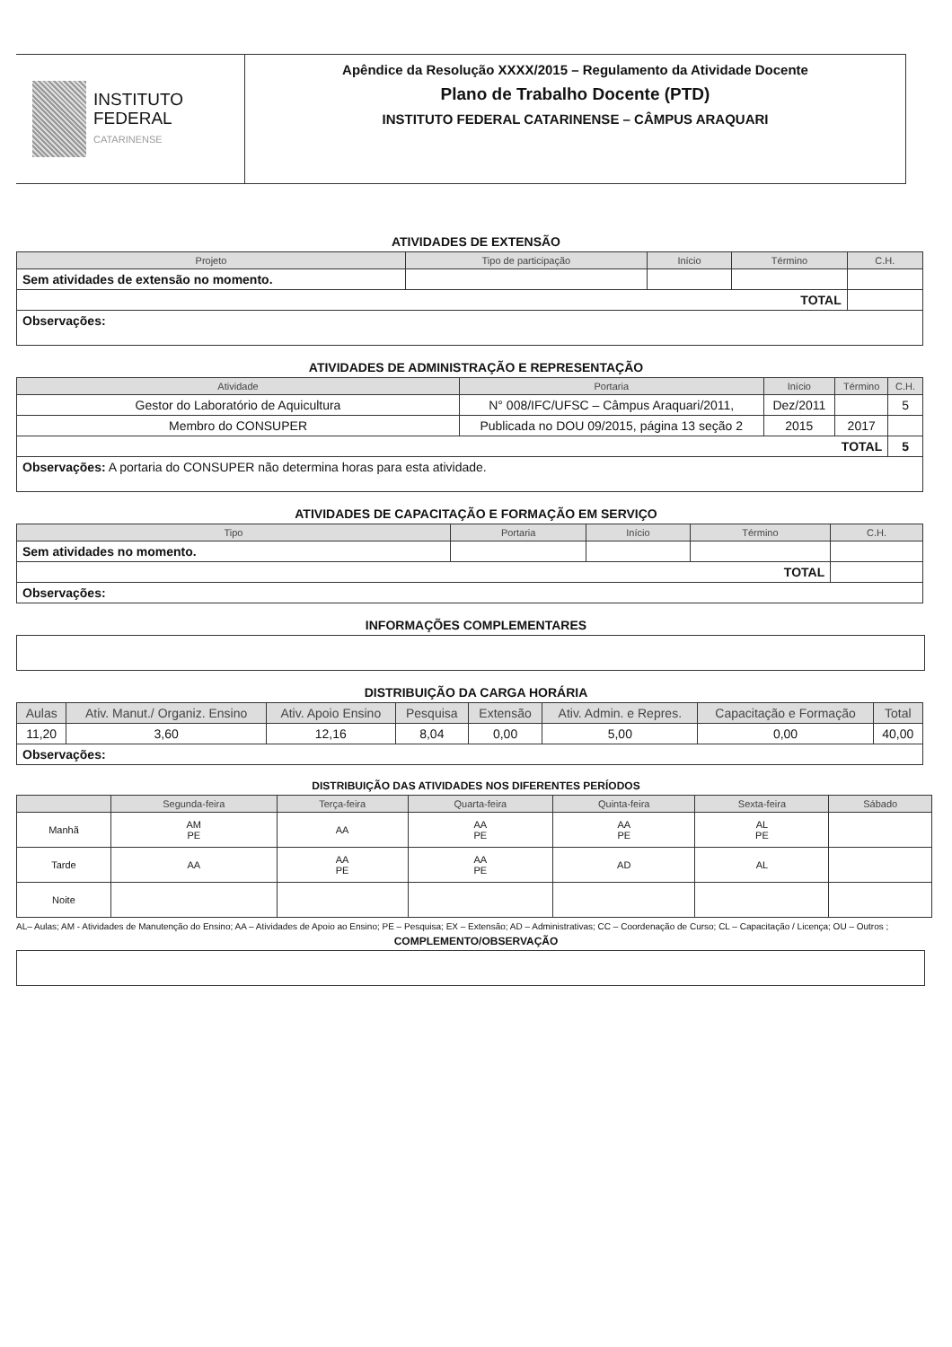INSTITUTO
FEDERAL
CATARINENSE
Apêndice da Resolução XXXX/2015 – Regulamento da Atividade Docente
Plano de Trabalho Docente (PTD)
INSTITUTO FEDERAL CATARINENSE – CÂMPUS ARAQUARI
ATIVIDADES DE EXTENSÃO
| Projeto | Tipo de participação | Início | Término | C.H. |
| --- | --- | --- | --- | --- |
| Sem atividades de extensão no momento. | | | | |
| TOTAL | | | | |
| Observações: | | | | |
ATIVIDADES DE ADMINISTRAÇÃO E REPRESENTAÇÃO
| Atividade | Portaria | Início | Término | C.H. |
| --- | --- | --- | --- | --- |
| Gestor do Laboratório de Aquicultura | N° 008/IFC/UFSC – Câmpus Araquari/2011, | Dez/2011 | | 5 |
| Membro do CONSUPER | Publicada no DOU 09/2015, página 13 seção 2 | 2015 | 2017 | |
| TOTAL | | | | 5 |
| Observações: A portaria do CONSUPER não determina horas para esta atividade. | | | | |
ATIVIDADES DE CAPACITAÇÃO E FORMAÇÃO EM SERVIÇO
| Tipo | Portaria | Início | Término | C.H. |
| --- | --- | --- | --- | --- |
| Sem atividades no momento. | | | | |
| TOTAL | | | | |
| Observações: | | | | |
INFORMAÇÕES COMPLEMENTARES
DISTRIBUIÇÃO DA CARGA HORÁRIA
| Aulas | Ativ. Manut./ Organiz. Ensino | Ativ. Apoio Ensino | Pesquisa | Extensão | Ativ. Admin. e Repres. | Capacitação e Formação | Total |
| --- | --- | --- | --- | --- | --- | --- | --- |
| 11,20 | 3,60 | 12,16 | 8,04 | 0,00 | 5,00 | 0,00 | 40,00 |
| Observações: | | | | | | | |
DISTRIBUIÇÃO DAS ATIVIDADES NOS DIFERENTES PERÍODOS
| | Segunda-feira | Terça-feira | Quarta-feira | Quinta-feira | Sexta-feira | Sábado |
| --- | --- | --- | --- | --- | --- | --- |
| Manhã | AM PE | AA | AA PE | AA PE | AL PE | |
| Tarde | AA | AA PE | AA PE | AD | AL | |
| Noite | | | | | | |
AL– Aulas; AM - Atividades de Manutenção do Ensino; AA – Atividades de Apoio ao Ensino; PE – Pesquisa; EX – Extensão; AD – Administrativas; CC – Coordenação de Curso; CL – Capacitação / Licença; OU – Outros ;
COMPLEMENTO/OBSERVAÇÃO